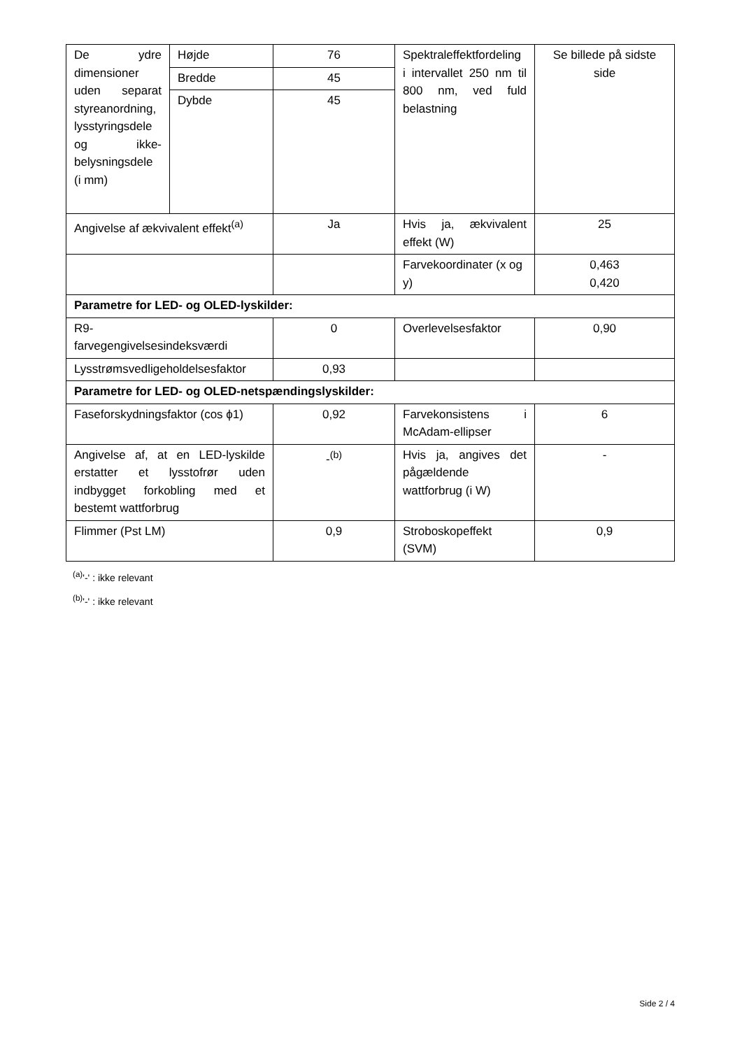| De ydre dimensioner uden separat styreanordning, lysstyringsdele og ikke-belysningsdele (i mm) | Højde | 76 | Spektraleffektfordeling i intervallet 250 nm til 800 nm, ved fuld belastning | Se billede på sidste side |
| | Bredde | 45 | | |
| | Dybde | 45 | | |
| Angivelse af ækvivalent effekt<sup>(a)</sup> | | Ja | Hvis ja, ækvivalent effekt (W) | 25 |
| | | | Farvekoordinater (x og y) | 0,463 0,420 |
| Parametre for LED- og OLED-lyskilder: | | | | |
| R9- farvegengivelsesindeksværdi | | 0 | Overlevelsesfaktor | 0,90 |
| Lysstrømsvedligeholdelsesfaktor | | 0,93 | | |
| Parametre for LED- og OLED-netspændingslyskilder: | | | | |
| Faseforskydningsfaktor (cos ϕ1) | | 0,92 | Farvekonsistens i McAdam-ellipser | 6 |
| Angivelse af, at en LED-lyskilde erstatter et lysstofrør uden indbygget forkobling med et bestemt wattforbrug | | -<sup>(b)</sup> | Hvis ja, angives det pågældende wattforbrug (i W) | - |
| Flimmer (Pst LM) | | 0,9 | Stroboskopeffekt (SVM) | 0,9 |
<sup>(a)</sup> '-' : ikke relevant
<sup>(b)</sup> '-' : ikke relevant
Side 2 / 4